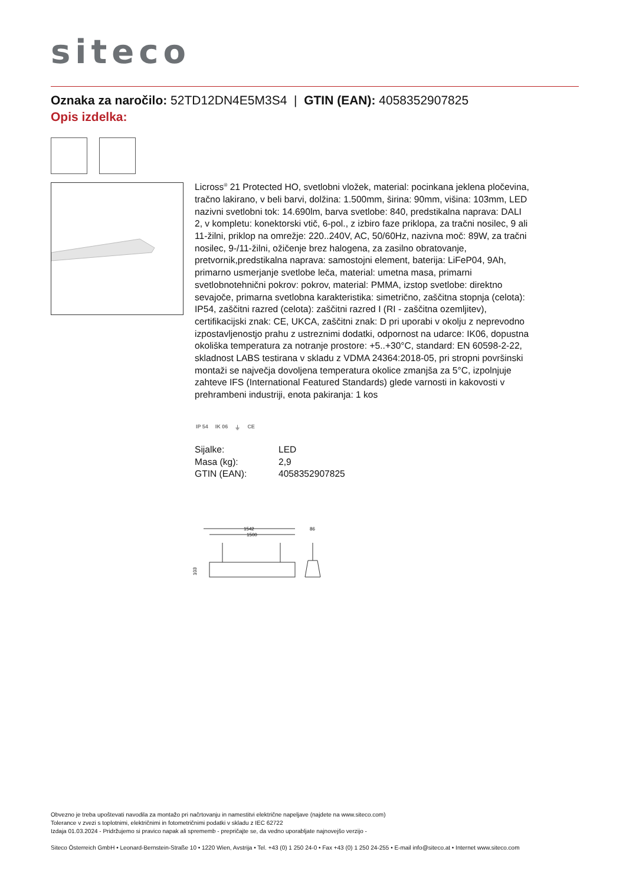siteco
Oznaka za naročilo: 52TD12DN4E5M3S4 | GTIN (EAN): 4058352907825
Opis izdelka:
Licross<sup>®</sup> 21 Protected HO, svetlobni vložek, material: pocinkana jeklena pločevina, tračno lakirano, v beli barvi, dolžina: 1.500mm, širina: 90mm, višina: 103mm, LED nazivni svetlobni tok: 14.690lm, barva svetlobe: 840, predstikalna naprava: DALI 2, v kompletu: konektorski vtič, 6-pol., z izbiro faze priklopa, za tračni nosilec, 9 ali 11-žilni, priklop na omrežje: 220..240V, AC, 50/60Hz, nazivna moč: 89W, za tračni nosilec, 9-/11-žilni, ožičenje brez halogena, za zasilno obratovanje, pretvornik,predstikalna naprava: samostojni element, baterija: LiFeP04, 9Ah, primarno usmerjanje svetlobe leča, material: umetna masa, primarni svetlobnotehnični pokrov: pokrov, material: PMMA, izstop svetlobe: direktno sevajoče, primarna svetlobna karakteristika: simetrično, zaščitna stopnja (celota): IP54, zaščitni razred (celota): zaščitni razred I (RI - zaščitna ozemljitev), certifikacijski znak: CE, UKCA, zaščitni znak: D pri uporabi v okolju z neprevodno izpostavljenostjo prahu z ustreznimi dodatki, odpornost na udarce: IK06, dopustna okoliška temperatura za notranje prostore: +5..+30°C, standard: EN 60598-2-22, skladnost LABS testirana v skladu z VDMA 24364:2018-05, pri stropni površinski montaži se največja dovoljena temperatura okolice zmanjša za 5°C, izpolnjuje zahteve IFS (International Featured Standards) glede varnosti in kakovosti v prehrambeni industriji, enota pakiranja: 1 kos
IP 54 IK 06 ⏚ CE
| Sijalke: | LED |
| Masa (kg): | 2,9 |
| GTIN (EAN): | 4058352907825 |
1542
1500
86
103
Obvezno je treba upoštevati navodila za montažo pri načrtovanju in namestitvi električne napeljave (najdete na www.siteco.com)
Tolerance v zvezi s toplotnimi, električnimi in fotometričnimi podatki v skladu z IEC 62722
Izdaja 01.03.2024 - Pridržujemo si pravico napak ali sprememb - prepričajte se, da vedno uporabljate najnovejšo verzijo -
Siteco Österreich GmbH • Leonard-Bernstein-Straße 10 • 1220 Wien, Avstrija • Tel. +43 (0) 1 250 24-0 • Fax +43 (0) 1 250 24-255 • E-mail info@siteco.at • Internet www.siteco.com